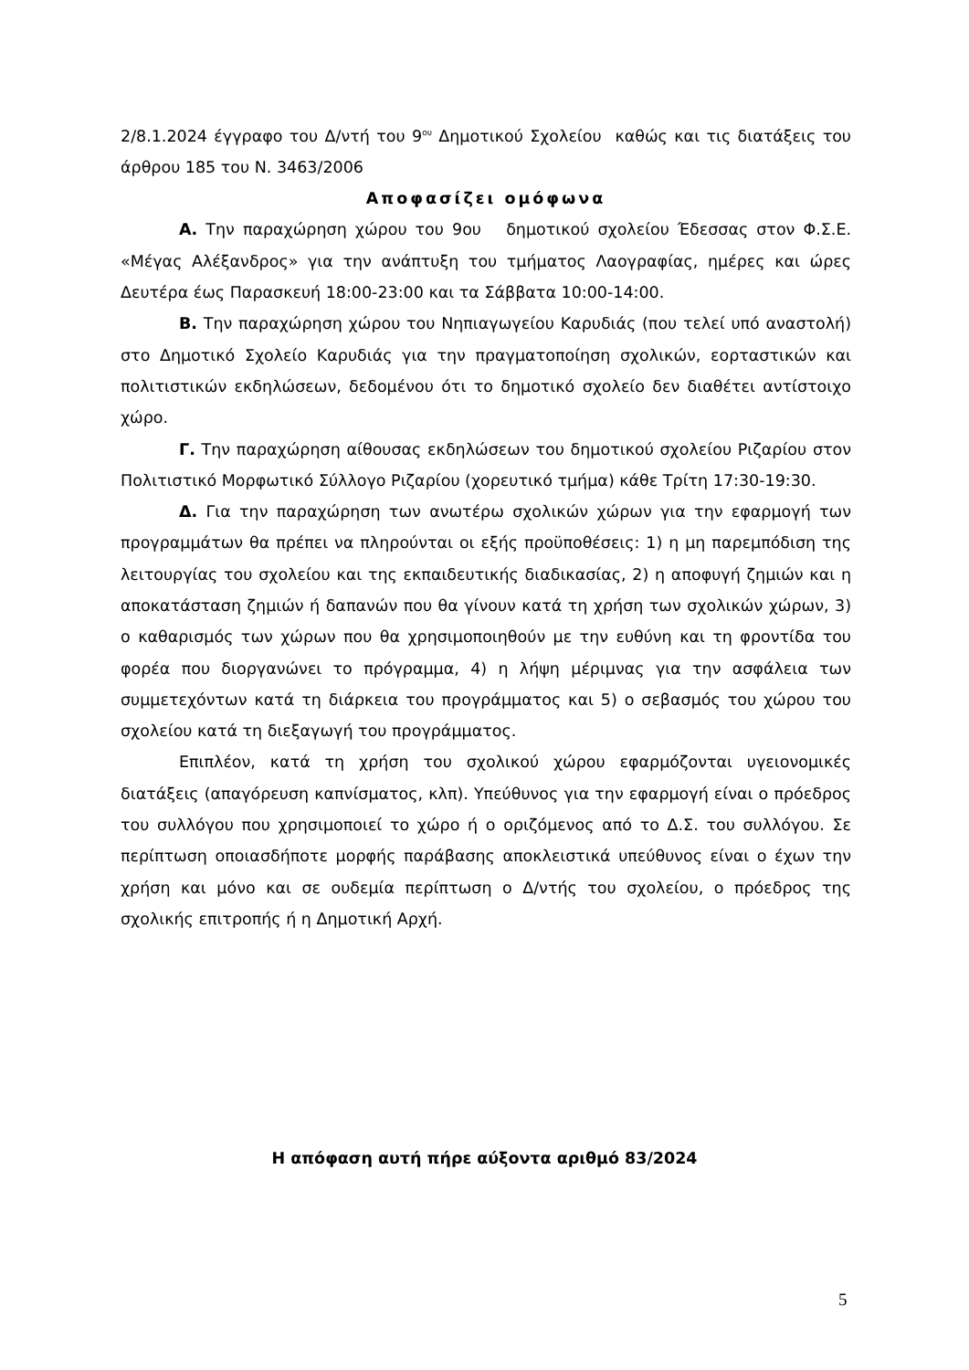2/8.1.2024 έγγραφο του Δ/ντή του 9<sup>ου</sup> Δημοτικού Σχολείου καθώς και τις διατάξεις του άρθρου 185 του Ν. 3463/2006
Αποφασίζει ομόφωνα
Α. Την παραχώρηση χώρου του 9ου δημοτικού σχολείου Έδεσσας στον Φ.Σ.Ε. «Μέγας Αλέξανδρος» για την ανάπτυξη του τμήματος Λαογραφίας, ημέρες και ώρες Δευτέρα έως Παρασκευή 18:00-23:00 και τα Σάββατα 10:00-14:00.
Β. Την παραχώρηση χώρου του Νηπιαγωγείου Καρυδιάς (που τελεί υπό αναστολή) στο Δημοτικό Σχολείο Καρυδιάς για την πραγματοποίηση σχολικών, εορταστικών και πολιτιστικών εκδηλώσεων, δεδομένου ότι το δημοτικό σχολείο δεν διαθέτει αντίστοιχο χώρο.
Γ. Την παραχώρηση αίθουσας εκδηλώσεων του δημοτικού σχολείου Ριζαρίου στον Πολιτιστικό Μορφωτικό Σύλλογο Ριζαρίου (χορευτικό τμήμα) κάθε Τρίτη 17:30-19:30.
Δ. Για την παραχώρηση των ανωτέρω σχολικών χώρων για την εφαρμογή των προγραμμάτων θα πρέπει να πληρούνται οι εξής προϋποθέσεις: 1) η μη παρεμπόδιση της λειτουργίας του σχολείου και της εκπαιδευτικής διαδικασίας, 2) η αποφυγή ζημιών και η αποκατάσταση ζημιών ή δαπανών που θα γίνουν κατά τη χρήση των σχολικών χώρων, 3) ο καθαρισμός των χώρων που θα χρησιμοποιηθούν με την ευθύνη και τη φροντίδα του φορέα που διοργανώνει το πρόγραμμα, 4) η λήψη μέριμνας για την ασφάλεια των συμμετεχόντων κατά τη διάρκεια του προγράμματος και 5) ο σεβασμός του χώρου του σχολείου κατά τη διεξαγωγή του προγράμματος.
Επιπλέον, κατά τη χρήση του σχολικού χώρου εφαρμόζονται υγειονομικές διατάξεις (απαγόρευση καπνίσματος, κλπ). Υπεύθυνος για την εφαρμογή είναι ο πρόεδρος του συλλόγου που χρησιμοποιεί το χώρο ή ο οριζόμενος από το Δ.Σ. του συλλόγου. Σε περίπτωση οποιασδήποτε μορφής παράβασης αποκλειστικά υπεύθυνος είναι ο έχων την χρήση και μόνο και σε ουδεμία περίπτωση ο Δ/ντής του σχολείου, ο πρόεδρος της σχολικής επιτροπής ή η Δημοτική Αρχή.
Η απόφαση αυτή πήρε αύξοντα αριθμό 83/2024
5